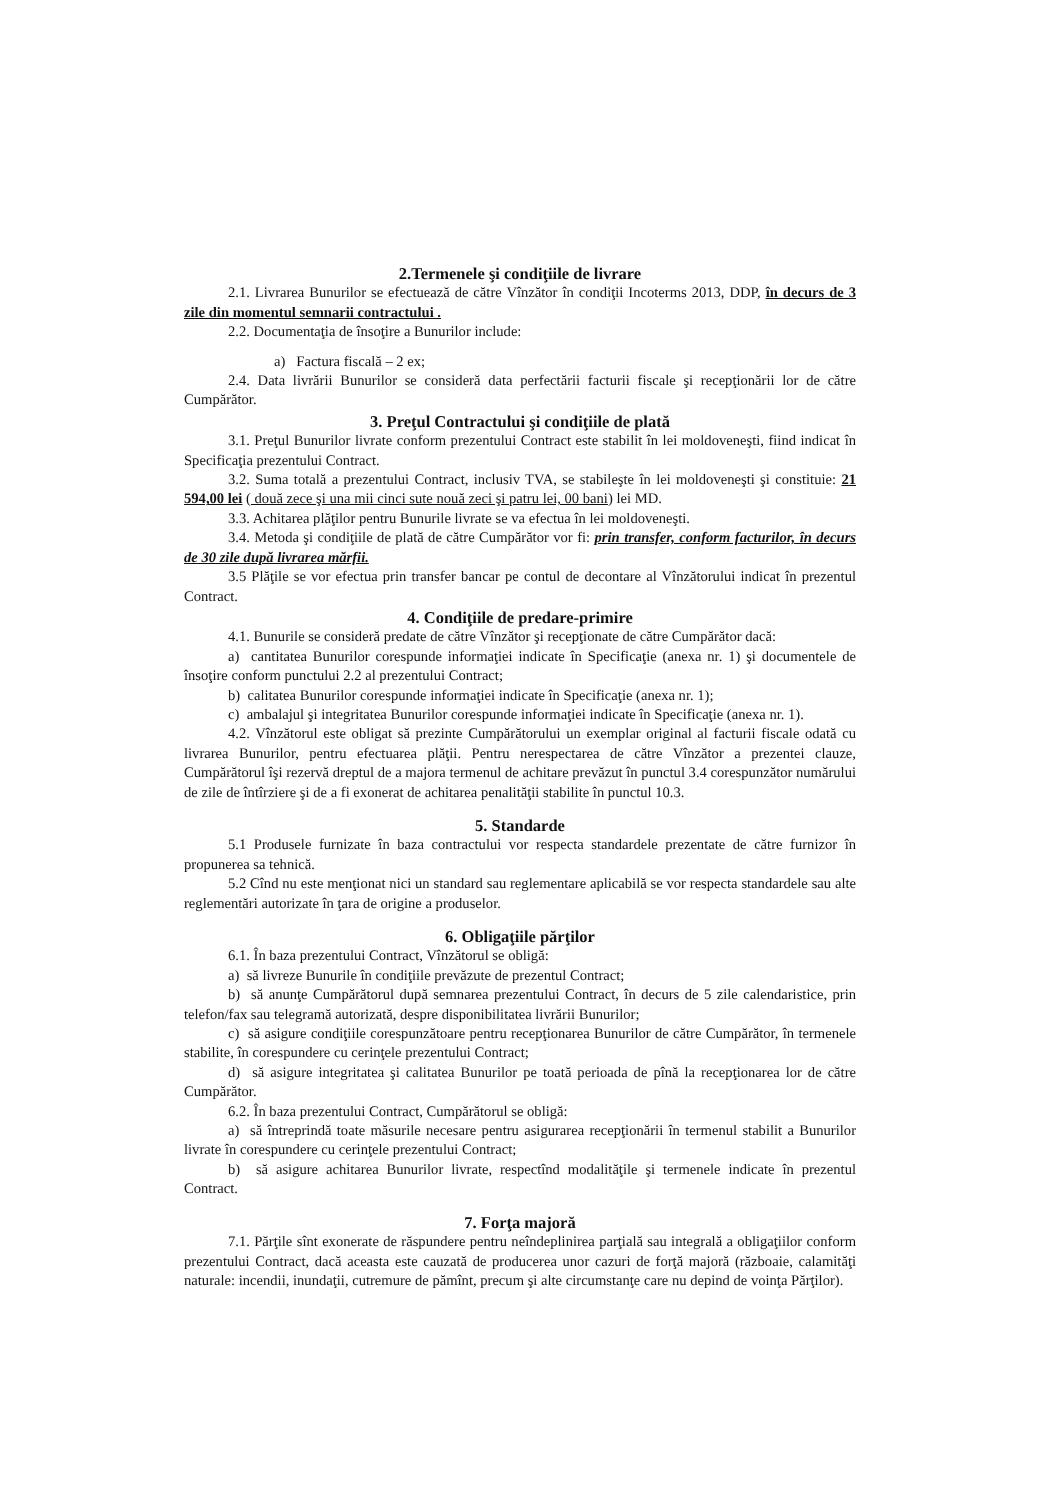2.Termenele şi condiţiile de livrare
2.1. Livrarea Bunurilor se efectuează de către Vînzător în condiţii Incoterms 2013, DDP, în decurs de 3 zile din momentul semnarii contractului .
2.2. Documentaţia de însoţire a Bunurilor include:
a) Factura fiscală – 2 ex;
2.4. Data livrării Bunurilor se consideră data perfectării facturii fiscale şi recepţionării lor de către Cumpărător.
3. Preţul Contractului şi condiţiile de plată
3.1. Preţul Bunurilor livrate conform prezentului Contract este stabilit în lei moldoveneşti, fiind indicat în Specificaţia prezentului Contract.
3.2. Suma totală a prezentului Contract, inclusiv TVA, se stabileşte în lei moldoveneşti şi constituie: 21 594,00 lei ( două zece şi una mii cinci sute nouă zeci şi patru lei, 00 bani) lei MD.
3.3. Achitarea plăţilor pentru Bunurile livrate se va efectua în lei moldoveneşti.
3.4. Metoda şi condiţiile de plată de către Cumpărător vor fi: prin transfer, conform facturilor, în decurs de 30 zile după livrarea mărfii.
3.5 Plăţile se vor efectua prin transfer bancar pe contul de decontare al Vînzătorului indicat în prezentul Contract.
4. Condiţiile de predare-primire
4.1. Bunurile se consideră predate de către Vînzător şi recepţionate de către Cumpărător dacă:
a) cantitatea Bunurilor corespunde informaţiei indicate în Specificaţie (anexa nr. 1) şi documentele de însoţire conform punctului 2.2 al prezentului Contract;
b) calitatea Bunurilor corespunde informaţiei indicate în Specificaţie (anexa nr. 1);
c) ambalajul şi integritatea Bunurilor corespunde informaţiei indicate în Specificaţie (anexa nr. 1).
4.2. Vînzătorul este obligat să prezinte Cumpărătorului un exemplar original al facturii fiscale odată cu livrarea Bunurilor, pentru efectuarea plăţii. Pentru nerespectarea de către Vînzător a prezentei clauze, Cumpărătorul îşi rezervă dreptul de a majora termenul de achitare prevăzut în punctul 3.4 corespunzător numărului de zile de întîrziere şi de a fi exonerat de achitarea penalităţii stabilite în punctul 10.3.
5. Standarde
5.1 Produsele furnizate în baza contractului vor respecta standardele prezentate de către furnizor în propunerea sa tehnică.
5.2 Cînd nu este menţionat nici un standard sau reglementare aplicabilă se vor respecta standardele sau alte reglementări autorizate în ţara de origine a produselor.
6. Obligaţiile părţilor
6.1. În baza prezentului Contract, Vînzătorul se obligă:
a) să livreze Bunurile în condiţiile prevăzute de prezentul Contract;
b) să anunţe Cumpărătorul după semnarea prezentului Contract, în decurs de 5 zile calendaristice, prin telefon/fax sau telegramă autorizată, despre disponibilitatea livrării Bunurilor;
c) să asigure condiţiile corespunzătoare pentru recepţionarea Bunurilor de către Cumpărător, în termenele stabilite, în corespundere cu cerinţele prezentului Contract;
d) să asigure integritatea şi calitatea Bunurilor pe toată perioada de pînă la recepţionarea lor de către Cumpărător.
6.2. În baza prezentului Contract, Cumpărătorul se obligă:
a) să întreprindă toate măsurile necesare pentru asigurarea recepţionării în termenul stabilit a Bunurilor livrate în corespundere cu cerinţele prezentului Contract;
b) să asigure achitarea Bunurilor livrate, respectînd modalităţile şi termenele indicate în prezentul Contract.
7. Forţa majoră
7.1. Părţile sînt exonerate de răspundere pentru neîndeplinirea parţială sau integrală a obligaţiilor conform prezentului Contract, dacă aceasta este cauzată de producerea unor cazuri de forţă majoră (războaie, calamităţi naturale: incendii, inundaţii, cutremure de pămînt, precum şi alte circumstanţe care nu depind de voinţa Părţilor).